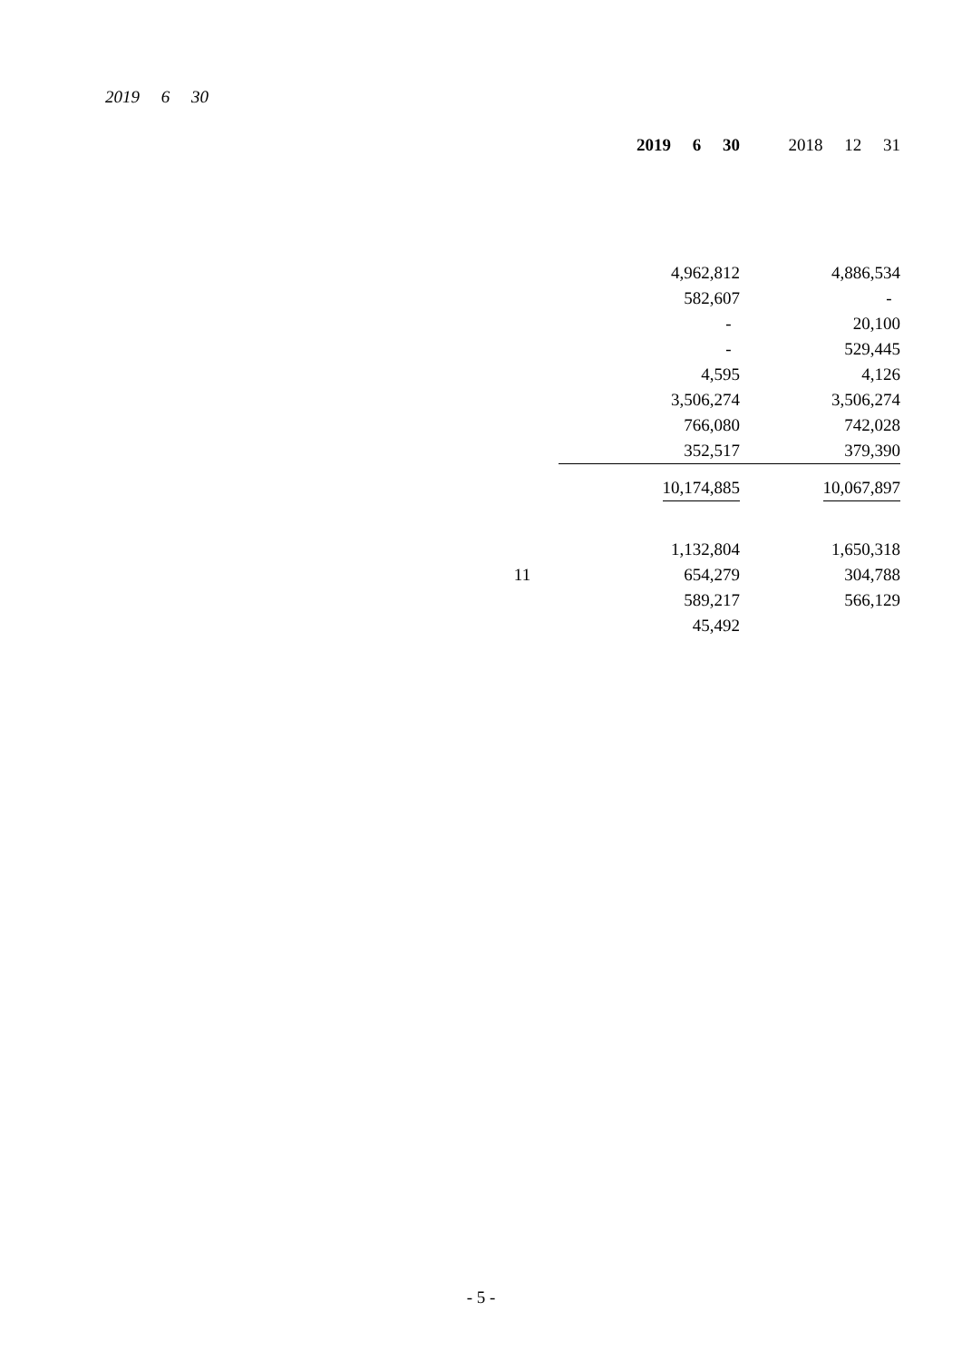2019 6 30
| | | 2019 6 30 | 2018 12 31 |
| --- | --- | --- | --- |
| | | 4,962,812 | 4,886,534 |
| | | 582,607 | - |
| | | - | 20,100 |
| | | - | 529,445 |
| | | 4,595 | 4,126 |
| | | 3,506,274 | 3,506,274 |
| | | 766,080 | 742,028 |
| | | 352,517 | 379,390 |
| | | 10,174,885 | 10,067,897 |
| | | 1,132,804 | 1,650,318 |
| | 11 | 654,279 | 304,788 |
| | | 589,217 | 566,129 |
| | | 45,492 | |
- 5 -